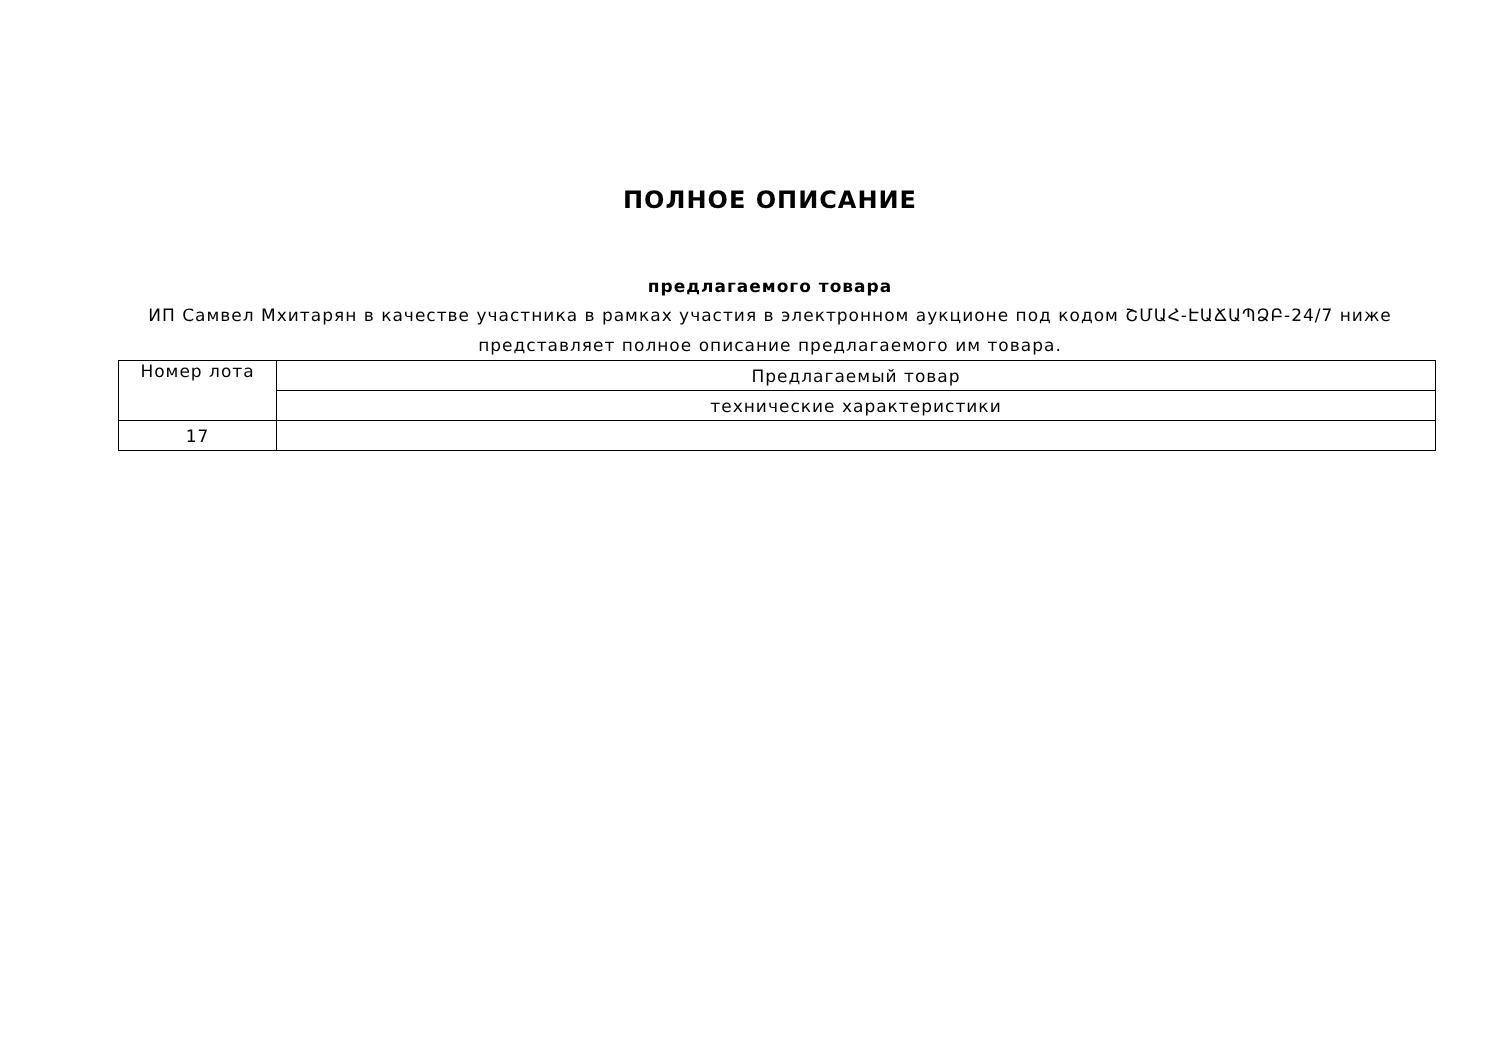ПОЛНОЕ ОПИСАНИЕ
предлагаемого товара
ИП Самвел Мхитарян в качестве участника в рамках участия в электронном аукционе под кодом ՇՄԱՀ-ԷԱՃԱՊՁԲ-24/7 ниже
представляет полное описание предлагаемого им товара.
| Номер лота | Предлагаемый товар |
| --- | --- |
| | технические характеристики |
| 17 | |